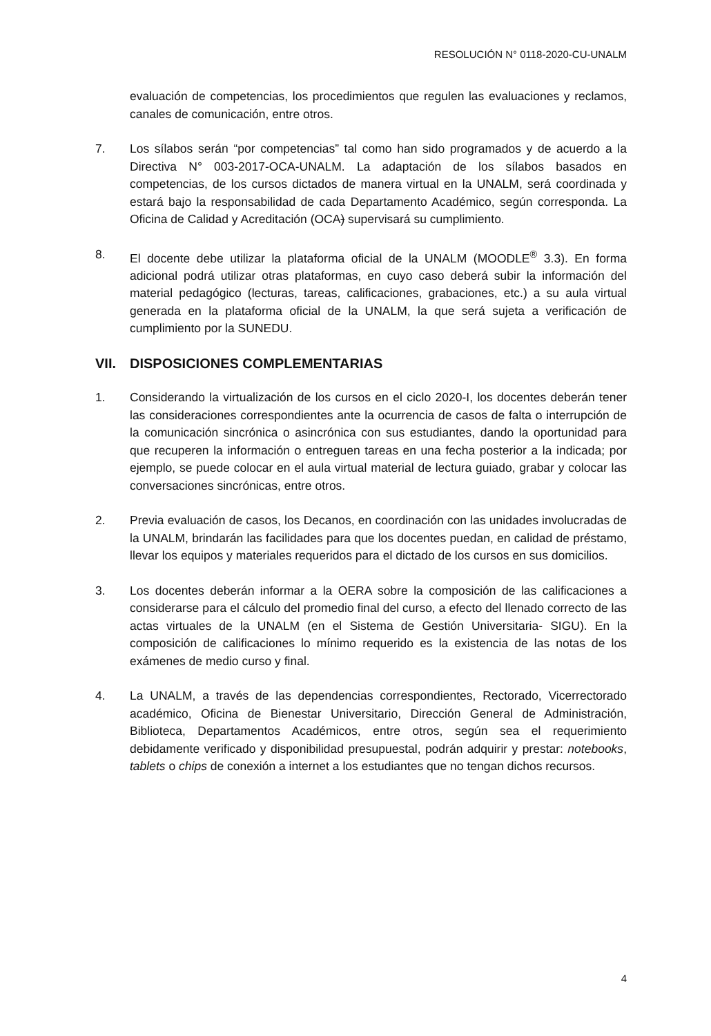RESOLUCIÓN N° 0118-2020-CU-UNALM
evaluación de competencias, los procedimientos que regulen las evaluaciones y reclamos, canales de comunicación, entre otros.
7. Los sílabos serán “por competencias” tal como han sido programados y de acuerdo a la Directiva N° 003-2017-OCA-UNALM. La adaptación de los sílabos basados en competencias, de los cursos dictados de manera virtual en la UNALM, será coordinada y estará bajo la responsabilidad de cada Departamento Académico, según corresponda. La Oficina de Calidad y Acreditación (OCA) supervisará su cumplimiento.
8. El docente debe utilizar la plataforma oficial de la UNALM (MOODLE<sup>®</sup> 3.3). En forma adicional podrá utilizar otras plataformas, en cuyo caso deberá subir la información del material pedagógico (lecturas, tareas, calificaciones, grabaciones, etc.) a su aula virtual generada en la plataforma oficial de la UNALM, la que será sujeta a verificación de cumplimiento por la SUNEDU.
VII. DISPOSICIONES COMPLEMENTARIAS
1. Considerando la virtualización de los cursos en el ciclo 2020-I, los docentes deberán tener las consideraciones correspondientes ante la ocurrencia de casos de falta o interrupción de la comunicación sincrónica o asincrónica con sus estudiantes, dando la oportunidad para que recuperen la información o entreguen tareas en una fecha posterior a la indicada; por ejemplo, se puede colocar en el aula virtual material de lectura guiado, grabar y colocar las conversaciones sincrónicas, entre otros.
2. Previa evaluación de casos, los Decanos, en coordinación con las unidades involucradas de la UNALM, brindarán las facilidades para que los docentes puedan, en calidad de préstamo, llevar los equipos y materiales requeridos para el dictado de los cursos en sus domicilios.
3. Los docentes deberán informar a la OERA sobre la composición de las calificaciones a considerarse para el cálculo del promedio final del curso, a efecto del llenado correcto de las actas virtuales de la UNALM (en el Sistema de Gestión Universitaria- SIGU). En la composición de calificaciones lo mínimo requerido es la existencia de las notas de los exámenes de medio curso y final.
4. La UNALM, a través de las dependencias correspondientes, Rectorado, Vicerrectorado académico, Oficina de Bienestar Universitario, Dirección General de Administración, Biblioteca, Departamentos Académicos, entre otros, según sea el requerimiento debidamente verificado y disponibilidad presupuestal, podrán adquirir y prestar: notebooks, tablets o chips de conexión a internet a los estudiantes que no tengan dichos recursos.
4